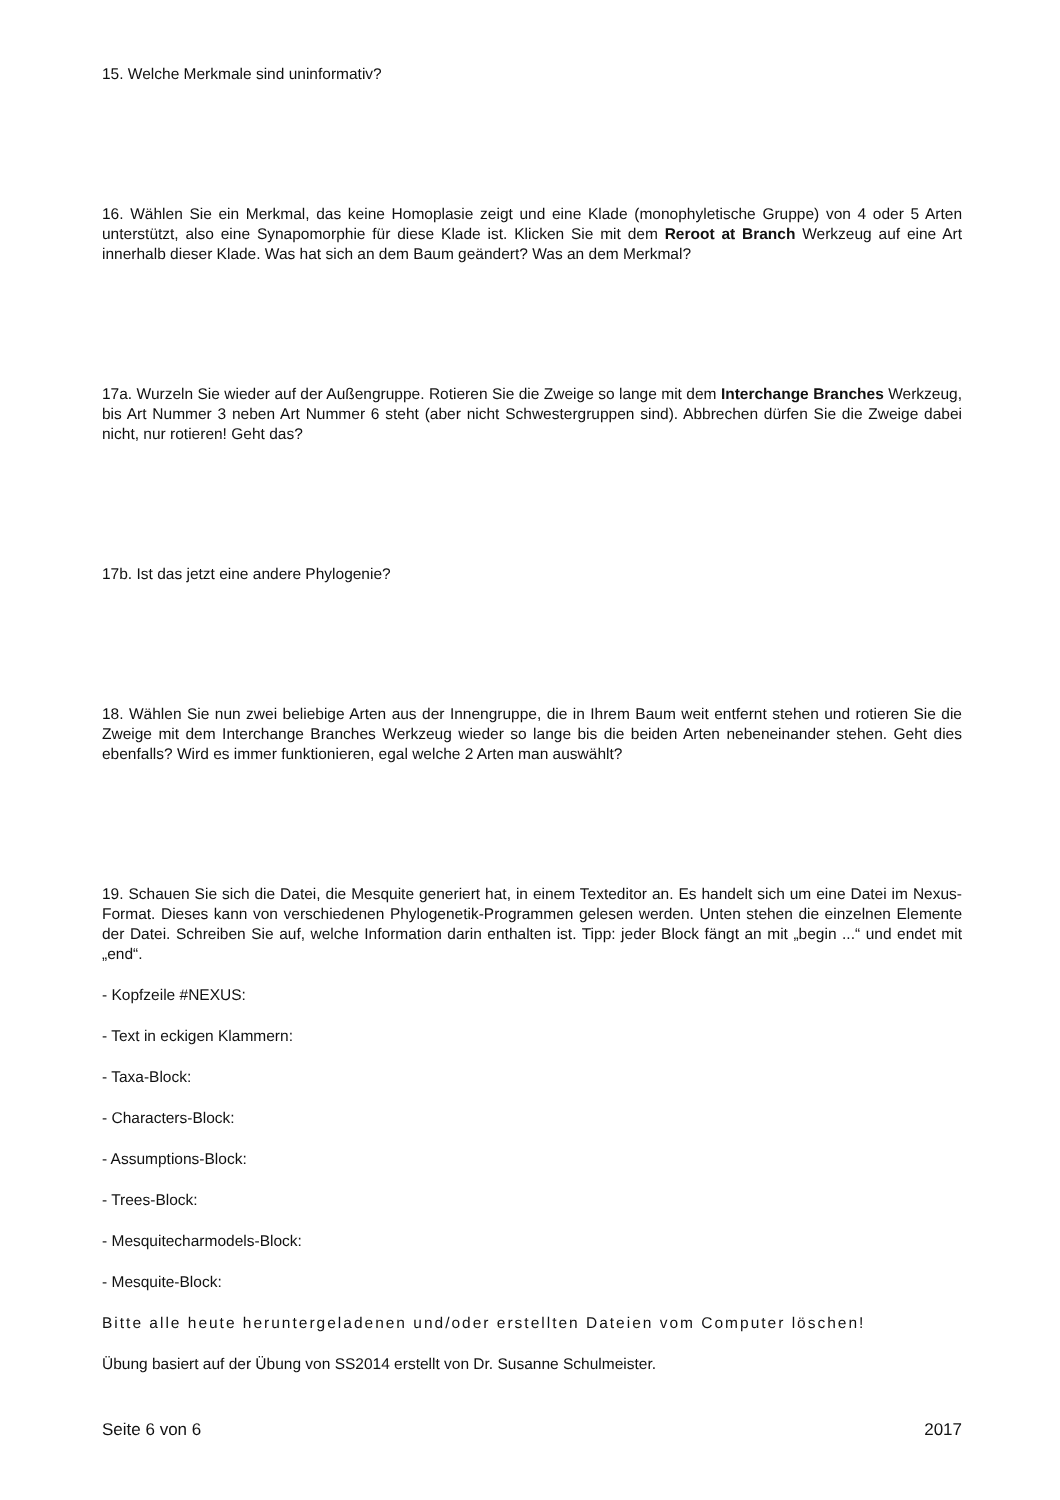15. Welche Merkmale sind uninformativ?
16. Wählen Sie ein Merkmal, das keine Homoplasie zeigt und eine Klade (monophyletische Gruppe) von 4 oder 5 Arten unterstützt, also eine Synapomorphie für diese Klade ist. Klicken Sie mit dem Reroot at Branch Werkzeug auf eine Art innerhalb dieser Klade. Was hat sich an dem Baum geändert? Was an dem Merkmal?
17a. Wurzeln Sie wieder auf der Außengruppe. Rotieren Sie die Zweige so lange mit dem Interchange Branches Werkzeug, bis Art Nummer 3 neben Art Nummer 6 steht (aber nicht Schwestergruppen sind). Abbrechen dürfen Sie die Zweige dabei nicht, nur rotieren! Geht das?
17b. Ist das jetzt eine andere Phylogenie?
18. Wählen Sie nun zwei beliebige Arten aus der Innengruppe, die in Ihrem Baum weit entfernt stehen und rotieren Sie die Zweige mit dem Interchange Branches Werkzeug wieder so lange bis die beiden Arten nebeneinander stehen. Geht dies ebenfalls? Wird es immer funktionieren, egal welche 2 Arten man auswählt?
19. Schauen Sie sich die Datei, die Mesquite generiert hat, in einem Texteditor an. Es handelt sich um eine Datei im Nexus-Format. Dieses kann von verschiedenen Phylogenetik-Programmen gelesen werden. Unten stehen die einzelnen Elemente der Datei. Schreiben Sie auf, welche Information darin enthalten ist. Tipp: jeder Block fängt an mit „begin ...“ und endet mit „end“.
- Kopfzeile #NEXUS:
- Text in eckigen Klammern:
- Taxa-Block:
- Characters-Block:
- Assumptions-Block:
- Trees-Block:
- Mesquitecharmodels-Block:
- Mesquite-Block:
Bitte alle heute heruntergeladenen und/oder erstellten Dateien vom Computer löschen!
Übung basiert auf der Übung von SS2014 erstellt von Dr. Susanne Schulmeister.
Seite 6 von 6 2017